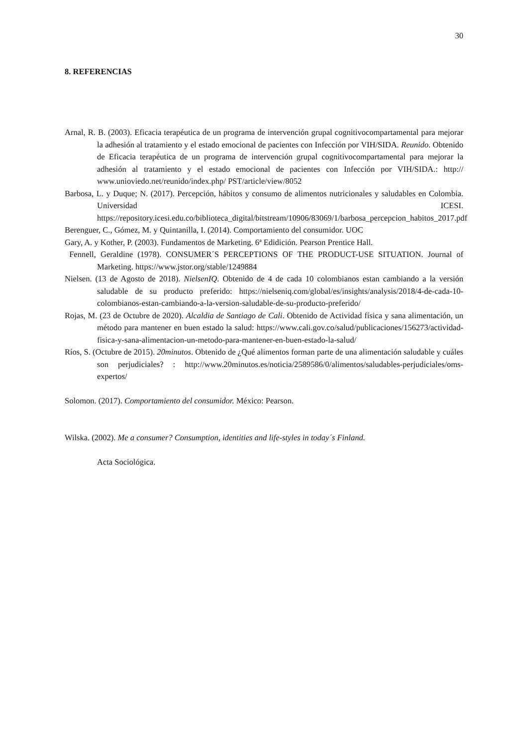30
8. REFERENCIAS
Arnal, R. B. (2003). Eficacia terapéutica de un programa de intervención grupal cognitivocompartamental para mejorar la adhesión al tratamiento y el estado emocional de pacientes con Infección por VIH/SIDA. Reunido. Obtenido de Eficacia terapéutica de un programa de intervención grupal cognitivocompartamental para mejorar la adhesión al tratamiento y el estado emocional de pacientes con Infección por VIH/SIDA.: http:// www.unioviedo.net/reunido/index.php/ PST/article/view/8052
Barbosa, L. y Duque; N. (2017). Percepción, hábitos y consumo de alimentos nutricionales y saludables en Colombia. Universidad ICESI. https://repository.icesi.edu.co/biblioteca_digital/bitstream/10906/83069/1/barbosa_percepcion_habitos_2017.pdf
Berenguer, C., Gómez, M. y Quintanilla, I. (2014). Comportamiento del consumidor. UOC
Gary, A. y Kother, P. (2003). Fundamentos de Marketing. 6ª Edidición. Pearson Prentice Hall.
Fennell, Geraldine (1978). CONSUMER´S PERCEPTIONS OF THE PRODUCT-USE SITUATION. Journal of Marketing. https://www.jstor.org/stable/1249884
Nielsen. (13 de Agosto de 2018). NielsenIQ. Obtenido de 4 de cada 10 colombianos estan cambiando a la versión saludable de su producto preferido: https://nielseniq.com/global/es/insights/analysis/2018/4-de-cada-10-colombianos-estan-cambiando-a-la-version-saludable-de-su-producto-preferido/
Rojas, M. (23 de Octubre de 2020). Alcaldia de Santiago de Cali. Obtenido de Actividad física y sana alimentación, un método para mantener en buen estado la salud: https://www.cali.gov.co/salud/publicaciones/156273/actividad-fisica-y-sana-alimentacion-un-metodo-para-mantener-en-buen-estado-la-salud/
Ríos, S. (Octubre de 2015). 20minutos. Obtenido de ¿Qué alimentos forman parte de una alimentación saludable y cuáles son perjudiciales? : http://www.20minutos.es/noticia/2589586/0/alimentos/saludables-perjudiciales/oms-expertos/
Solomon. (2017). Comportamiento del consumidor. México: Pearson.
Wilska. (2002). Me a consumer? Consumption, identities and life-styles in today´s Finland.
Acta Sociológica.